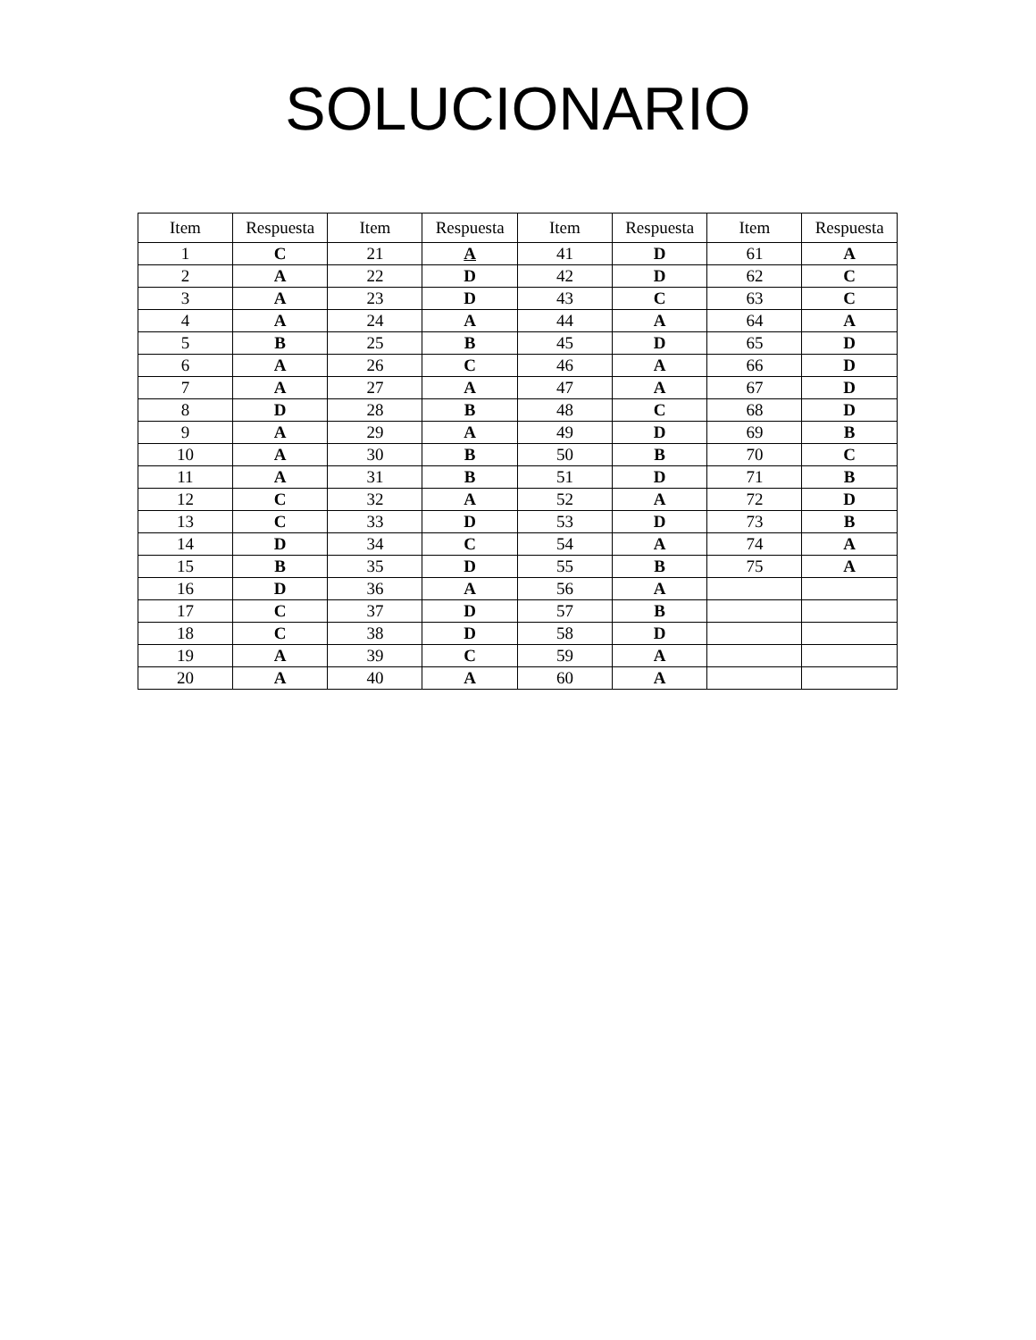SOLUCIONARIO
| Item | Respuesta | Item | Respuesta | Item | Respuesta | Item | Respuesta |
| --- | --- | --- | --- | --- | --- | --- | --- |
| 1 | C | 21 | A | 41 | D | 61 | A |
| 2 | A | 22 | D | 42 | D | 62 | C |
| 3 | A | 23 | D | 43 | C | 63 | C |
| 4 | A | 24 | A | 44 | A | 64 | A |
| 5 | B | 25 | B | 45 | D | 65 | D |
| 6 | A | 26 | C | 46 | A | 66 | D |
| 7 | A | 27 | A | 47 | A | 67 | D |
| 8 | D | 28 | B | 48 | C | 68 | D |
| 9 | A | 29 | A | 49 | D | 69 | B |
| 10 | A | 30 | B | 50 | B | 70 | C |
| 11 | A | 31 | B | 51 | D | 71 | B |
| 12 | C | 32 | A | 52 | A | 72 | D |
| 13 | C | 33 | D | 53 | D | 73 | B |
| 14 | D | 34 | C | 54 | A | 74 | A |
| 15 | B | 35 | D | 55 | B | 75 | A |
| 16 | D | 36 | A | 56 | A | | |
| 17 | C | 37 | D | 57 | B | | |
| 18 | C | 38 | D | 58 | D | | |
| 19 | A | 39 | C | 59 | A | | |
| 20 | A | 40 | A | 60 | A | | |